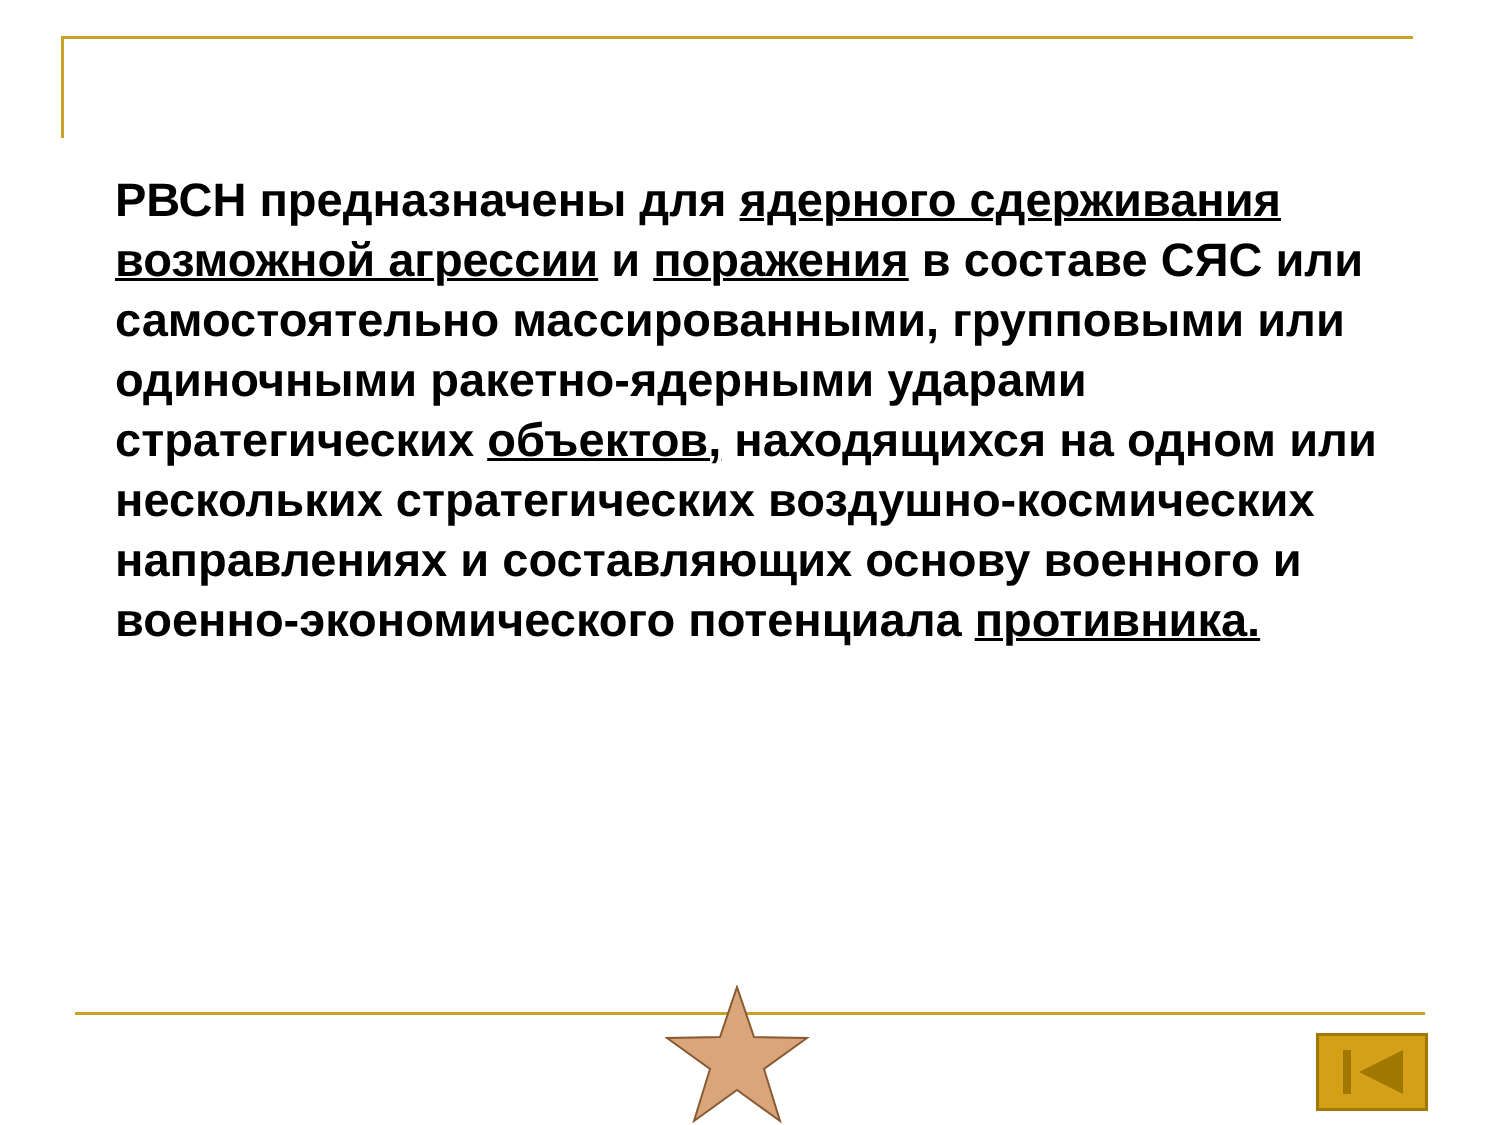РВСН предназначены для ядерного сдерживания возможной агрессии и поражения в составе СЯС или самостоятельно массированными, групповыми или одиночными ракетно-ядерными ударами стратегических объектов, находящихся на одном или нескольких стратегических воздушно-космических направлениях и составляющих основу военного и военно-экономического потенциала противника.